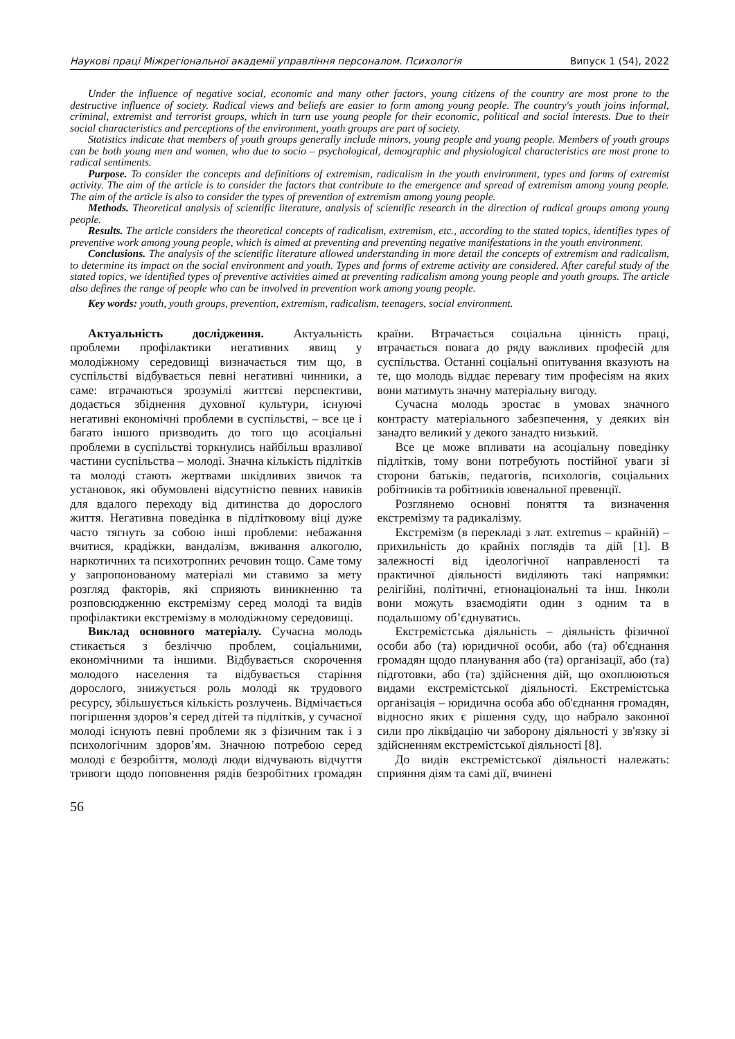Наукові праці Міжрегіональної академії управління персоналом. Психологія Випуск 1 (54), 2022
Under the influence of negative social, economic and many other factors, young citizens of the country are most prone to the destructive influence of society. Radical views and beliefs are easier to form among young people. The country's youth joins informal, criminal, extremist and terrorist groups, which in turn use young people for their economic, political and social interests. Due to their social characteristics and perceptions of the environment, youth groups are part of society.
Statistics indicate that members of youth groups generally include minors, young people and young people. Members of youth groups can be both young men and women, who due to socio – psychological, demographic and physiological characteristics are most prone to radical sentiments.
Purpose. To consider the concepts and definitions of extremism, radicalism in the youth environment, types and forms of extremist activity. The aim of the article is to consider the factors that contribute to the emergence and spread of extremism among young people. The aim of the article is also to consider the types of prevention of extremism among young people.
Methods. Theoretical analysis of scientific literature, analysis of scientific research in the direction of radical groups among young people.
Results. The article considers the theoretical concepts of radicalism, extremism, etc., according to the stated topics, identifies types of preventive work among young people, which is aimed at preventing and preventing negative manifestations in the youth environment.
Conclusions. The analysis of the scientific literature allowed understanding in more detail the concepts of extremism and radicalism, to determine its impact on the social environment and youth. Types and forms of extreme activity are considered. After careful study of the stated topics, we identified types of preventive activities aimed at preventing radicalism among young people and youth groups. The article also defines the range of people who can be involved in prevention work among young people.
Key words: youth, youth groups, prevention, extremism, radicalism, teenagers, social environment.
Актуальність дослідження. Актуальність проблеми профілактики негативних явищ у молодіжному середовищі визначається тим що, в суспільстві відбувається певні негативні чинники, а саме: втрачаються зрозумілі життєві перспективи, додається збіднення духовної культури, існуючі негативні економічні проблеми в суспільстві, – все це і багато іншого призводить до того що асоціальні проблеми в суспільстві торкнулись найбільш вразливої частини суспільства – молоді. Значна кількість підлітків та молоді стають жертвами шкідливих звичок та установок, які обумовлені відсутністю певних навиків для вдалого переходу від дитинства до дорослого життя. Негативна поведінка в підлітковому віці дуже часто тягнуть за собою інші проблеми: небажання вчитися, крадіжки, вандалізм, вживання алкоголю, наркотичних та психотропних речовин тощо. Саме тому у запропонованому матеріалі ми ставимо за мету розгляд факторів, які сприяють виникненню та розповсюдженню екстремізму серед молоді та видів профілактики екстремізму в молодіжному середовищі.
Виклад основного матеріалу. Сучасна молодь стикається з безліччю проблем, соціальними, економічними та іншими. Відбувається скорочення молодого населення та відбувається старіння дорослого, знижується роль молоді як трудового ресурсу, збільшується кількість розлучень. Відмічається погіршення здоров’я серед дітей та підлітків, у сучасної молоді існують певні проблеми як з фізичним так і з психологічним здоров’ям. Значною потребою серед молоді є безробіття, молоді люди відчувають відчуття тривоги щодо поповнення рядів безробітних громадян країни. Втрачається соціальна цінність праці, втрачається повага до ряду важливих професій для суспільства. Останні соціальні опитування вказують на те, що молодь віддає перевагу тим професіям на яких вони матимуть значну матеріальну вигоду.
Сучасна молодь зростає в умовах значного контрасту матеріального забезпечення, у деяких він занадто великий у декого занадто низький.
Все це може впливати на асоціальну поведінку підлітків, тому вони потребують постійної уваги зі сторони батьків, педагогів, психологів, соціальних робітників та робітників ювенальної превенції.
Розглянемо основні поняття та визначення екстремізму та радикалізму.
Екстремізм (в перекладі з лат. extremus – крайній) – прихильність до крайніх поглядів та дій [1]. В залежності від ідеологічної направленості та практичної діяльності виділяють такі напрямки: релігійні, політичні, етнонаціональні та інш. Інколи вони можуть взаємодіяти один з одним та в подальшому об’єднуватись.
Екстремістська діяльність – діяльність фізичної особи або (та) юридичної особи, або (та) об'єднання громадян щодо планування або (та) організації, або (та) підготовки, або (та) здійснення дій, що охоплюються видами екстремістської діяльності. Екстремістська організація – юридична особа або об'єднання громадян, відносно яких є рішення суду, що набрало законної сили про ліквідацію чи заборону діяльності у зв'язку зі здійсненням екстремістської діяльності [8].
До видів екстремістської діяльності належать: сприяння діям та самі дії, вчинені
56